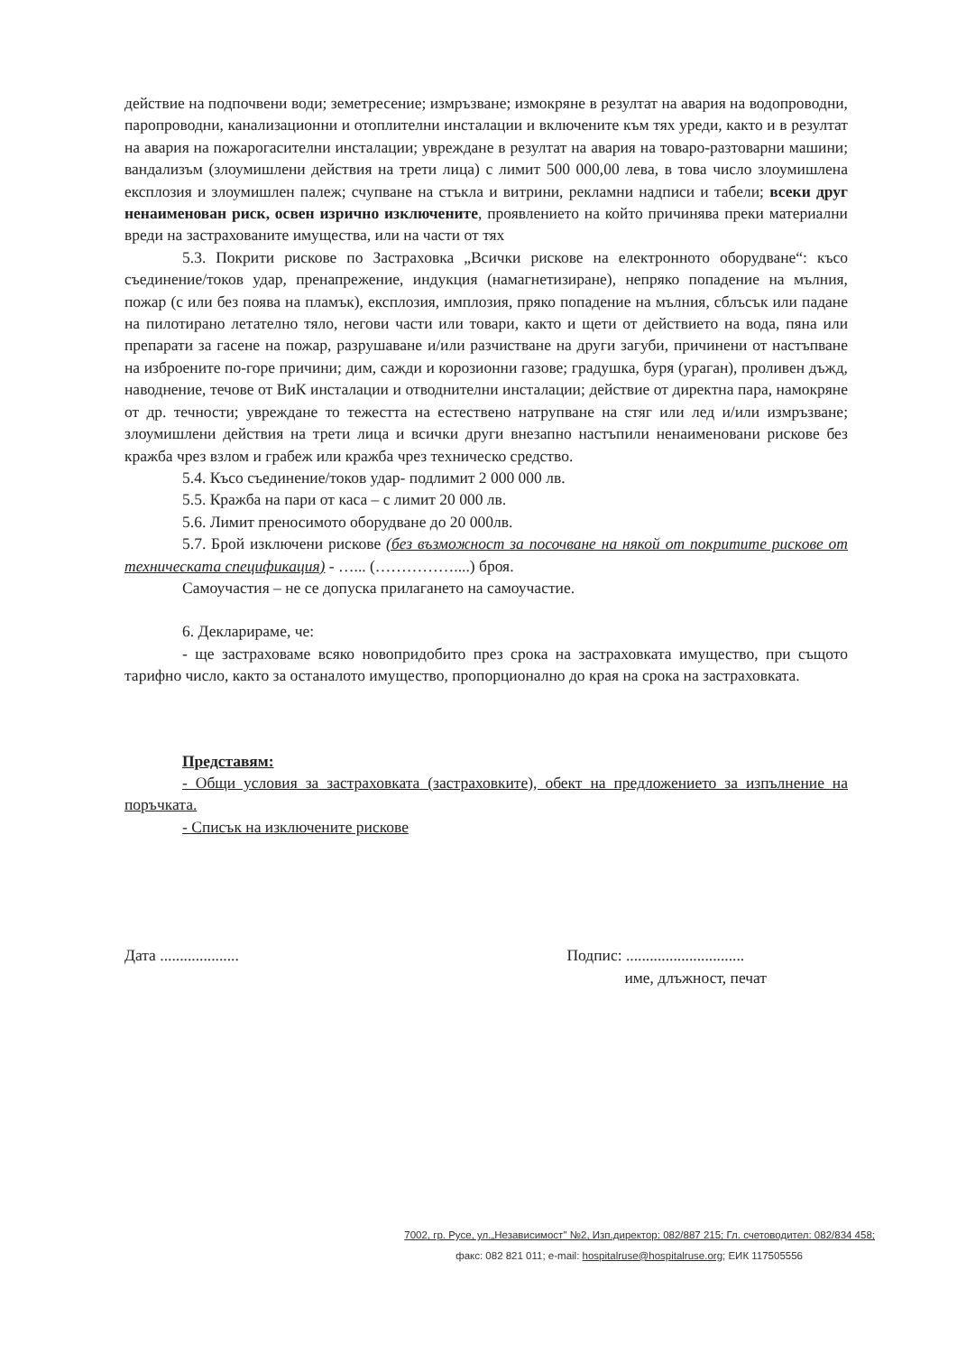действие на подпочвени води; земетресение; измръзване; измокряне в резултат на авария на водопроводни, паропроводни, канализационни и отоплителни инсталации и включените към тях уреди, както и в резултат на авария на пожарогасителни инсталации; увреждане в резултат на авария на товаро-разтоварни машини; вандализъм (злоумишлени действия на трети лица) с лимит 500 000,00 лева, в това число злоумишлена експлозия и злоумишлен палеж; счупване на стъкла и витрини, рекламни надписи и табели; всеки друг ненаименован риск, освен изрично изключените, проявлението на който причинява преки материални вреди на застрахованите имущества, или на части от тях
5.3. Покрити рискове по Застраховка „Всички рискове на електронното оборудване“: късо съединение/токов удар, пренапрежение, индукция (намагнетизиране), непряко попадение на мълния, пожар (с или без поява на пламък), експлозия, имплозия, пряко попадение на мълния, сблъсък или падане на пилотирано летателно тяло, негови части или товари, както и щети от действието на вода, пяна или препарати за гасене на пожар, разрушаване и/или разчистване на други загуби, причинени от настъпване на изброените по-горе причини; дим, сажди и корозионни газове; градушка, буря (ураган), проливен дъжд, наводнение, течове от ВиК инсталации и отводнителни инсталации; действие от директна пара, намокряне от др. течности; увреждане то тежестта на естествено натрупване на стяг или лед и/или измръзване; злоумишлени действия на трети лица и всички други внезапно настъпили ненаименовани рискове без кражба чрез взлом и грабеж или кражба чрез техническо средство.
5.4. Късо съединение/токов удар- подлимит 2 000 000 лв.
5.5. Кражба на пари от каса – с лимит 20 000 лв.
5.6. Лимит преносимото оборудване до 20 000лв.
5.7. Брой изключени рискове (без възможност за посочване на някой от покритите рискове от техническата спецификация) - …... (……………....) броя.
Самоучастия – не се допуска прилагането на самоучастие.
6. Декларираме, че:
- ще застраховаме всяко новопридобито през срока на застраховката имущество, при същото тарифно число, както за останалото имущество, пропорционално до края на срока на застраховката.
Представям:
- Общи условия за застраховката (застраховките), обект на предложението за изпълнение на поръчката.
- Списък на изключените рискове
Дата .................... Подпис: ..............................
име, длъжност, печат
7002, гр. Русе, ул.„Независимост" №2, Изп.директор: 082/887 215; Гл. счетоводител: 082/834 458;
факс: 082 821 011; e-mail: hospitalruse@hospitalruse.org; ЕИК 117505556